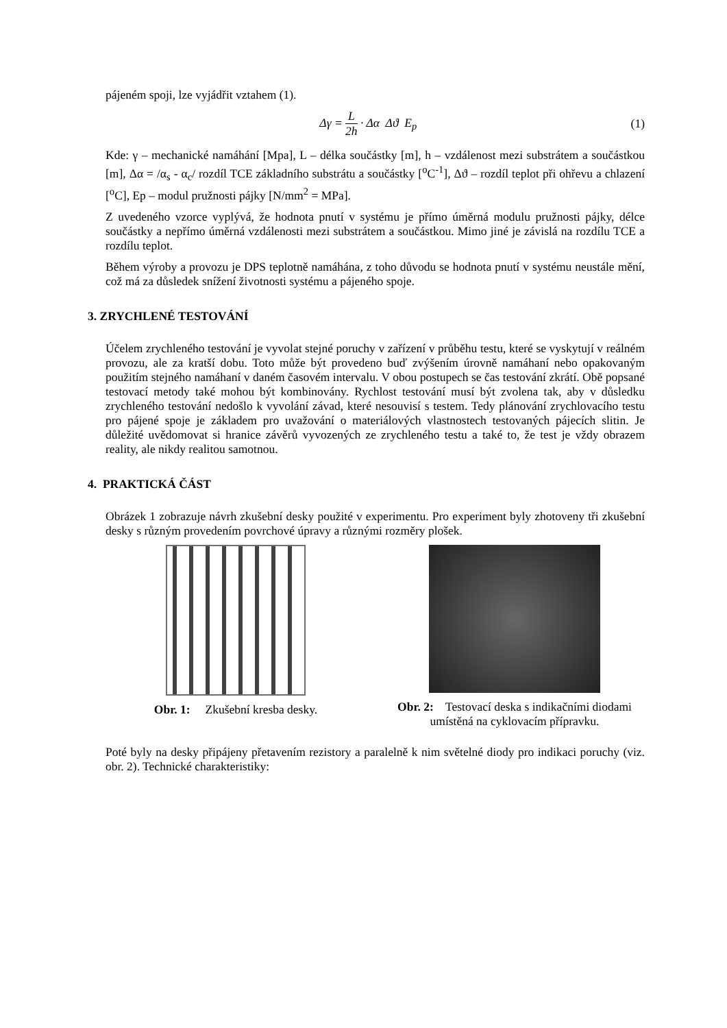pájeném spoji, lze vyjádřit vztahem (1).
Δγ = L 2h · Δα Δϑ E<sub>p</sub> (1)
Kde: γ – mechanické namáhání [Mpa], L – délka součástky [m], h – vzdálenost mezi substrátem a součástkou [m], Δα = /α<sub>s</sub> - α<sub>c</sub>/ rozdíl TCE základního substrátu a součástky [<sup>o</sup>C<sup>-1</sup>], Δϑ – rozdíl teplot při ohřevu a chlazení [<sup>o</sup>C], Ep – modul pružnosti pájky [N/mm<sup>2</sup> = MPa].
Z uvedeného vzorce vyplývá, že hodnota pnutí v systému je přímo úměrná modulu pružnosti pájky, délce součástky a nepřímo úměrná vzdálenosti mezi substrátem a součástkou. Mimo jiné je závislá na rozdílu TCE a rozdílu teplot.
Během výroby a provozu je DPS teplotně namáhána, z toho důvodu se hodnota pnutí v systému neustále mění, což má za důsledek snížení životnosti systému a pájeného spoje.
3. ZRYCHLENÉ TESTOVÁNÍ
Účelem zrychleného testování je vyvolat stejné poruchy v zařízení v průběhu testu, které se vyskytují v reálném provozu, ale za kratší dobu. Toto může být provedeno buď zvýšením úrovně namáhaní nebo opakovaným použitím stejného namáhaní v daném časovém intervalu. V obou postupech se čas testování zkrátí. Obě popsané testovací metody také mohou být kombinovány. Rychlost testování musí být zvolena tak, aby v důsledku zrychleného testování nedošlo k vyvolání závad, které nesouvisí s testem. Tedy plánování zrychlovacího testu pro pájené spoje je základem pro uvažování o materiálových vlastnostech testovaných pájecích slitin. Je důležité uvědomovat si hranice závěrů vyvozených ze zrychleného testu a také to, že test je vždy obrazem reality, ale nikdy realitou samotnou.
4. PRAKTICKÁ ČÁST
Obrázek 1 zobrazuje návrh zkušební desky použité v experimentu. Pro experiment byly zhotoveny tři zkušební desky s různým provedením povrchové úpravy a různými rozměry plošek.
Obr. 1: Zkušební kresba desky. Obr. 2: Testovací deska s indikačními diodami umístěná na cyklovacím přípravku.
Poté byly na desky připájeny přetavením rezistory a paralelně k nim světelné diody pro indikaci poruchy (viz. obr. 2). Technické charakteristiky: